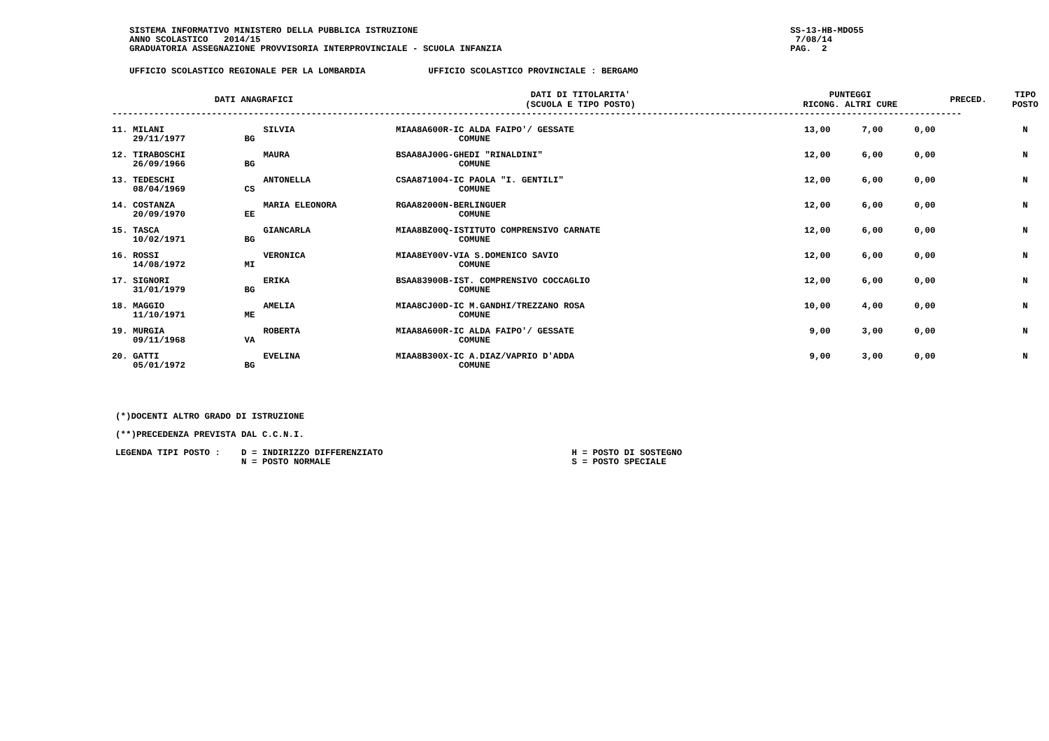SISTEMA INFORMATIVO MINISTERO DELLA PUBBLICA ISTRUZIONE ANNO SCOLASTICO 2014/15 GRADUATORIA ASSEGNAZIONE PROVVISORIA INTERPROVINCIALE - SCUOLA INFANZIA
SS-13-HB-MDO55 7/08/14 PAG. 2
UFFICIO SCOLASTICO REGIONALE PER LA LOMBARDIA UFFICIO SCOLASTICO PROVINCIALE : BERGAMO
| DATI ANAGRAFICI | | | DATI DI TITOLARITA' (SCUOLA E TIPO POSTO) | PUNTEGGI RICONG. ALTRI CURE | | | PRECED. | TIPO POSTO |
| --- | --- | --- | --- | --- | --- | --- | --- | --- |
| ------------------------------------------------------------------------------------------------------------------------------------------------------------------ | | | | | | | | |
| 11. MILANI 29/11/1977 | BG | SILVIA | MIAA8A600R-IC ALDA FAIPO'/ GESSATE COMUNE | 13,00 | 7,00 | 0,00 | | N |
| 12. TIRABOSCHI 26/09/1966 | BG | MAURA | BSAA8AJ00G-GHEDI "RINALDINI" COMUNE | 12,00 | 6,00 | 0,00 | | N |
| 13. TEDESCHI 08/04/1969 | CS | ANTONELLA | CSAA871004-IC PAOLA "I. GENTILI" COMUNE | 12,00 | 6,00 | 0,00 | | N |
| 14. COSTANZA 20/09/1970 | EE | MARIA ELEONORA | RGAA82000N-BERLINGUER COMUNE | 12,00 | 6,00 | 0,00 | | N |
| 15. TASCA 10/02/1971 | BG | GIANCARLA | MIAA8BZ00Q-ISTITUTO COMPRENSIVO CARNATE COMUNE | 12,00 | 6,00 | 0,00 | | N |
| 16. ROSSI 14/08/1972 | MI | VERONICA | MIAA8EY00V-VIA S.DOMENICO SAVIO COMUNE | 12,00 | 6,00 | 0,00 | | N |
| 17. SIGNORI 31/01/1979 | BG | ERIKA | BSAA83900B-IST. COMPRENSIVO COCCAGLIO COMUNE | 12,00 | 6,00 | 0,00 | | N |
| 18. MAGGIO 11/10/1971 | ME | AMELIA | MIAA8CJ00D-IC M.GANDHI/TREZZANO ROSA COMUNE | 10,00 | 4,00 | 0,00 | | N |
| 19. MURGIA 09/11/1968 | VA | ROBERTA | MIAA8A600R-IC ALDA FAIPO'/ GESSATE COMUNE | 9,00 | 3,00 | 0,00 | | N |
| 20. GATTI 05/01/1972 | BG | EVELINA | MIAA8B300X-IC A.DIAZ/VAPRIO D'ADDA COMUNE | 9,00 | 3,00 | 0,00 | | N |
(*)DOCENTI ALTRO GRADO DI ISTRUZIONE (**)PRECEDENZA PREVISTA DAL C.C.N.I. LEGENDA TIPI POSTO : D = INDIRIZZO DIFFERENZIATO H = POSTO DI SOSTEGNO N = POSTO NORMALE S = POSTO SPECIALE